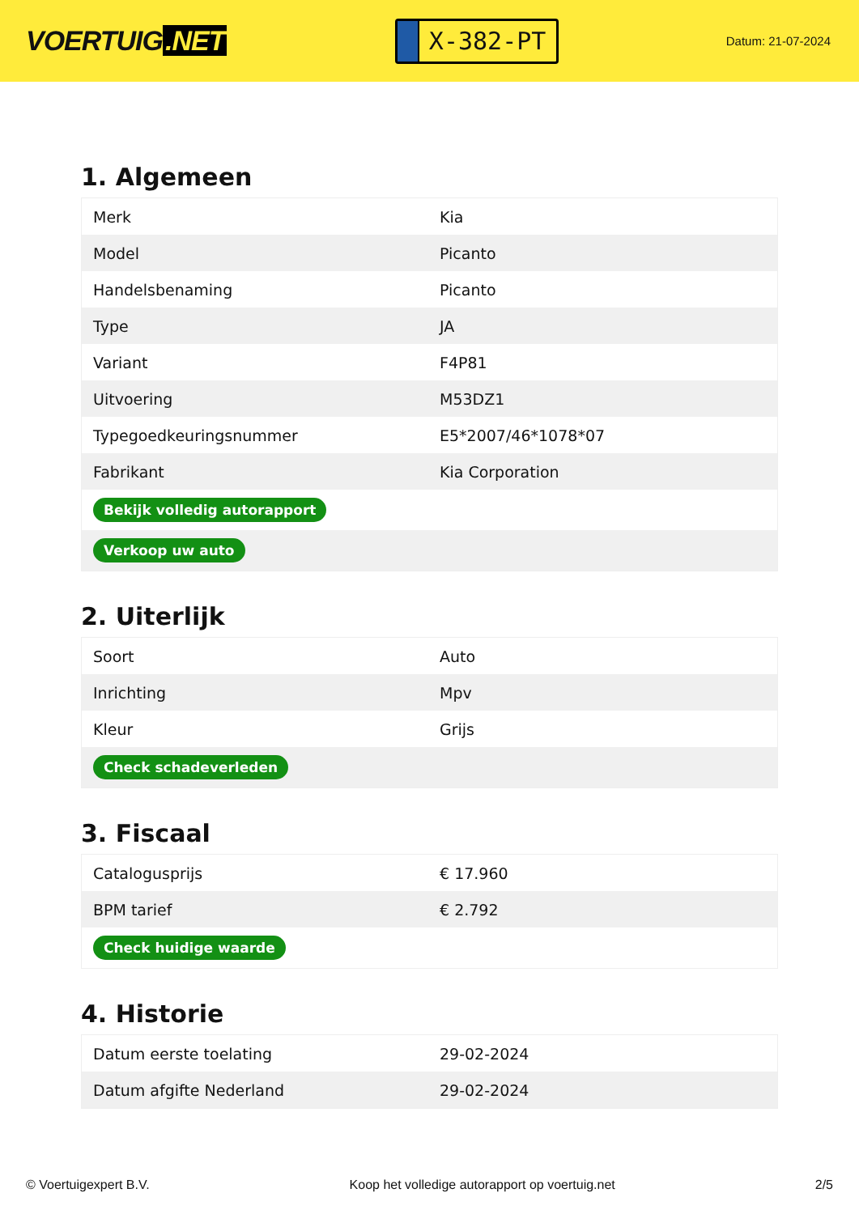VOERTUIG.NET
X-382-PT
Datum: 21-07-2024
1. Algemeen
| Merk | Kia |
| Model | Picanto |
| Handelsbenaming | Picanto |
| Type | JA |
| Variant | F4P81 |
| Uitvoering | M53DZ1 |
| Typegoedkeuringsnummer | E5*2007/46*1078*07 |
| Fabrikant | Kia Corporation |
| Bekijk volledig autorapport | |
| Verkoop uw auto | |
2. Uiterlijk
| Soort | Auto |
| Inrichting | Mpv |
| Kleur | Grijs |
| Check schadeverleden | |
3. Fiscaal
| Catalogusprijs | € 17.960 |
| BPM tarief | € 2.792 |
| Check huidige waarde | |
4. Historie
| Datum eerste toelating | 29-02-2024 |
| Datum afgifte Nederland | 29-02-2024 |
© Voertuigexpert B.V. Koop het volledige autorapport op voertuig.net 2/5